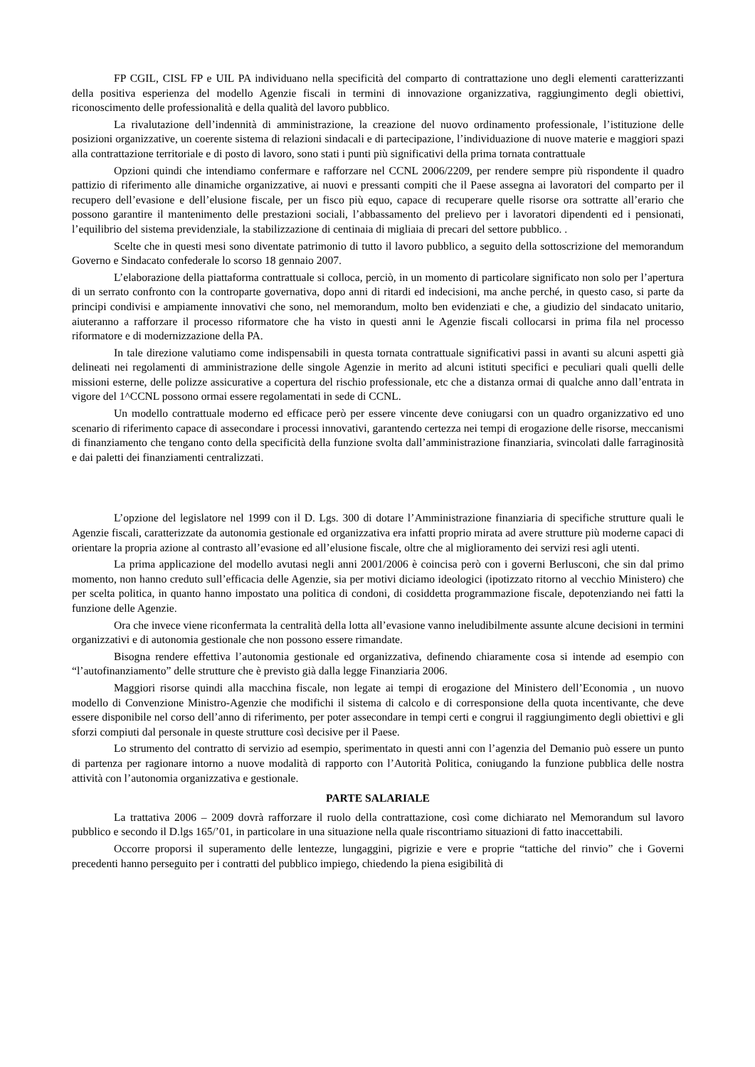FP CGIL, CISL FP e UIL PA individuano nella specificità del comparto di contrattazione uno degli elementi caratterizzanti della positiva esperienza del modello Agenzie fiscali in termini di innovazione organizzativa, raggiungimento degli obiettivi, riconoscimento delle professionalità e della qualità del lavoro pubblico.
La rivalutazione dell’indennità di amministrazione, la creazione del nuovo ordinamento professionale, l’istituzione delle posizioni organizzative, un coerente sistema di relazioni sindacali e di partecipazione, l’individuazione di nuove materie e maggiori spazi alla contrattazione territoriale e di posto di lavoro, sono stati i punti più significativi della prima tornata contrattuale
Opzioni quindi che intendiamo confermare e rafforzare nel CCNL 2006/2209, per rendere sempre più rispondente il quadro pattizio di riferimento alle dinamiche organizzative, ai nuovi e pressanti compiti che il Paese assegna ai lavoratori del comparto per il recupero dell’evasione e dell’elusione fiscale, per un fisco più equo, capace di recuperare quelle risorse ora sottratte all’erario che possono garantire il mantenimento delle prestazioni sociali, l’abbassamento del prelievo per i lavoratori dipendenti ed i pensionati, l’equilibrio del sistema previdenziale, la stabilizzazione di centinaia di migliaia di precari del settore pubblico. .
Scelte che in questi mesi sono diventate patrimonio di tutto il lavoro pubblico, a seguito della sottoscrizione del memorandum Governo e Sindacato confederale lo scorso 18 gennaio 2007.
L’elaborazione della piattaforma contrattuale si colloca, perciò, in un momento di particolare significato non solo per l’apertura di un serrato confronto con la controparte governativa, dopo anni di ritardi ed indecisioni, ma anche perché, in questo caso, si parte da principi condivisi e ampiamente innovativi che sono, nel memorandum, molto ben evidenziati e che, a giudizio del sindacato unitario, aiuteranno a rafforzare il processo riformatore che ha visto in questi anni le Agenzie fiscali collocarsi in prima fila nel processo riformatore e di modernizzazione della PA.
In tale direzione valutiamo come indispensabili in questa tornata contrattuale significativi passi in avanti su alcuni aspetti già delineati nei regolamenti di amministrazione delle singole Agenzie in merito ad alcuni istituti specifici e peculiari quali quelli delle missioni esterne, delle polizze assicurative a copertura del rischio professionale, etc che a distanza ormai di qualche anno dall’entrata in vigore del 1^CCNL possono ormai essere regolamentati in sede di CCNL.
Un modello contrattuale moderno ed efficace però per essere vincente deve coniugarsi con un quadro organizzativo ed uno scenario di riferimento capace di assecondare i processi innovativi, garantendo certezza nei tempi di erogazione delle risorse, meccanismi di finanziamento che tengano conto della specificità della funzione svolta dall’amministrazione finanziaria, svincolati dalle farraginosità e dai paletti dei finanziamenti centralizzati.
L’opzione del legislatore nel 1999 con il D. Lgs. 300 di dotare l’Amministrazione finanziaria di specifiche strutture quali le Agenzie fiscali, caratterizzate da autonomia gestionale ed organizzativa era infatti proprio mirata ad avere strutture più moderne capaci di orientare la propria azione al contrasto all’evasione ed all’elusione fiscale, oltre che al miglioramento dei servizi resi agli utenti.
La prima applicazione del modello avutasi negli anni 2001/2006 è coincisa però con i governi Berlusconi, che sin dal primo momento, non hanno creduto sull’efficacia delle Agenzie, sia per motivi diciamo ideologici (ipotizzato ritorno al vecchio Ministero) che per scelta politica, in quanto hanno impostato una politica di condoni, di cosiddetta programmazione fiscale, depotenziando nei fatti la funzione delle Agenzie.
Ora che invece viene riconfermata la centralità della lotta all’evasione vanno ineludibilmente assunte alcune decisioni in termini organizzativi e di autonomia gestionale che non possono essere rimandate.
Bisogna rendere effettiva l’autonomia gestionale ed organizzativa, definendo chiaramente cosa si intende ad esempio con “l’autofinanziamento” delle strutture che è previsto già dalla legge Finanziaria 2006.
Maggiori risorse quindi alla macchina fiscale, non legate ai tempi di erogazione del Ministero dell’Economia , un nuovo modello di Convenzione Ministro-Agenzie che modifichi il sistema di calcolo e di corresponsione della quota incentivante, che deve essere disponibile nel corso dell’anno di riferimento, per poter assecondare in tempi certi e congrui il raggiungimento degli obiettivi e gli sforzi compiuti dal personale in queste strutture così decisive per il Paese.
Lo strumento del contratto di servizio ad esempio, sperimentato in questi anni con l’agenzia del Demanio può essere un punto di partenza per ragionare intorno a nuove modalità di rapporto con l’Autorità Politica, coniugando la funzione pubblica delle nostra attività con l’autonomia organizzativa e gestionale.
PARTE SALARIALE
La trattativa 2006 – 2009 dovrà rafforzare il ruolo della contrattazione, così come dichiarato nel Memorandum sul lavoro pubblico e secondo il D.lgs 165/’01, in particolare in una situazione nella quale riscontriamo situazioni di fatto inaccettabili.
Occorre proporsi il superamento delle lentezze, lungaggini, pigrizie e vere e proprie “tattiche del rinvio” che i Governi precedenti hanno perseguito per i contratti del pubblico impiego, chiedendo la piena esigibilità di